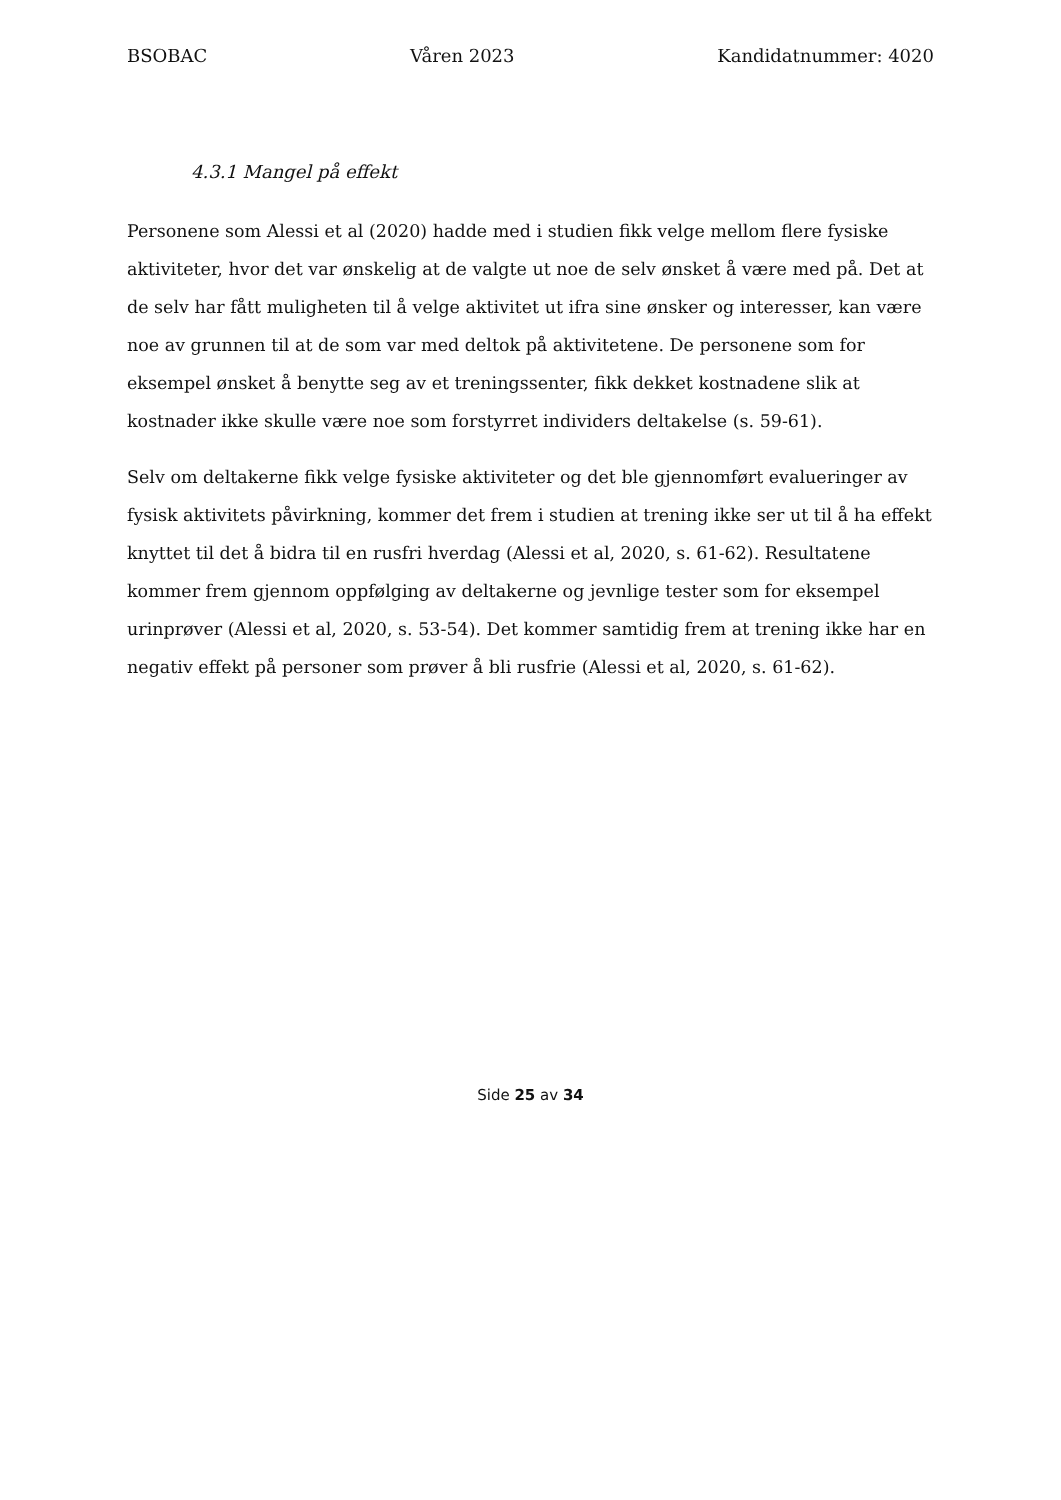BSOBAC Våren 2023 Kandidatnummer: 4020
4.3.1 Mangel på effekt
Personene som Alessi et al (2020) hadde med i studien fikk velge mellom flere fysiske aktiviteter, hvor det var ønskelig at de valgte ut noe de selv ønsket å være med på. Det at de selv har fått muligheten til å velge aktivitet ut ifra sine ønsker og interesser, kan være noe av grunnen til at de som var med deltok på aktivitetene. De personene som for eksempel ønsket å benytte seg av et treningssenter, fikk dekket kostnadene slik at kostnader ikke skulle være noe som forstyrret individers deltakelse (s. 59-61).
Selv om deltakerne fikk velge fysiske aktiviteter og det ble gjennomført evalueringer av fysisk aktivitets påvirkning, kommer det frem i studien at trening ikke ser ut til å ha effekt knyttet til det å bidra til en rusfri hverdag (Alessi et al, 2020, s. 61-62). Resultatene kommer frem gjennom oppfølging av deltakerne og jevnlige tester som for eksempel urinprøver (Alessi et al, 2020, s. 53-54). Det kommer samtidig frem at trening ikke har en negativ effekt på personer som prøver å bli rusfrie (Alessi et al, 2020, s. 61-62).
Side 25 av 34